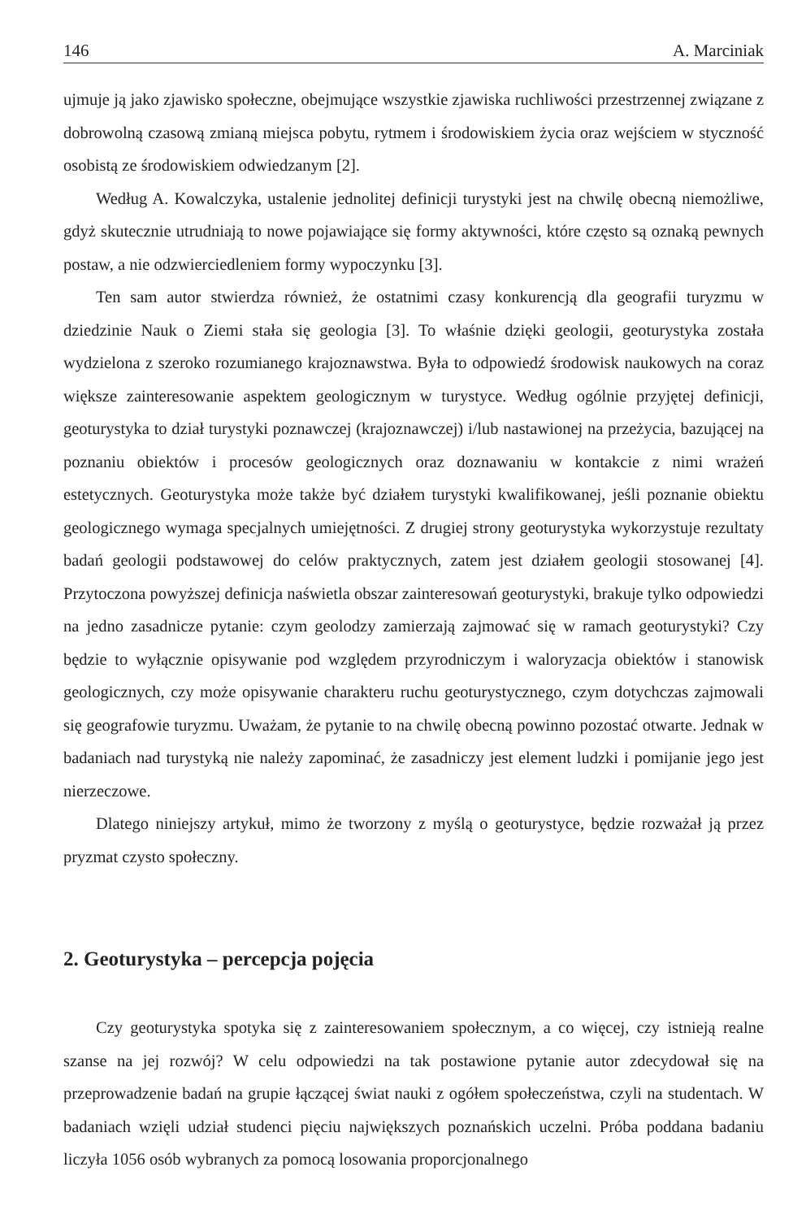146 A. Marciniak
ujmuje ją jako zjawisko społeczne, obejmujące wszystkie zjawiska ruchliwości przestrzennej związane z dobrowolną czasową zmianą miejsca pobytu, rytmem i środowiskiem życia oraz wejściem w styczność osobistą ze środowiskiem odwiedzanym [2].
Według A. Kowalczyka, ustalenie jednolitej definicji turystyki jest na chwilę obecną niemożliwe, gdyż skutecznie utrudniają to nowe pojawiające się formy aktywności, które często są oznaką pewnych postaw, a nie odzwierciedleniem formy wypoczynku [3].
Ten sam autor stwierdza również, że ostatnimi czasy konkurencją dla geografii turyzmu w dziedzinie Nauk o Ziemi stała się geologia [3]. To właśnie dzięki geologii, geoturystyka została wydzielona z szeroko rozumianego krajoznawstwa. Była to odpowiedź środowisk naukowych na coraz większe zainteresowanie aspektem geologicznym w turystyce. Według ogólnie przyjętej definicji, geoturystyka to dział turystyki poznawczej (krajoznawczej) i/lub nastawionej na przeżycia, bazującej na poznaniu obiektów i procesów geologicznych oraz doznawaniu w kontakcie z nimi wrażeń estetycznych. Geoturystyka może także być działem turystyki kwalifikowanej, jeśli poznanie obiektu geologicznego wymaga specjalnych umiejętności. Z drugiej strony geoturystyka wykorzystuje rezultaty badań geologii podstawowej do celów praktycznych, zatem jest działem geologii stosowanej [4]. Przytoczona powyższej definicja naświetla obszar zainteresowań geoturystyki, brakuje tylko odpowiedzi na jedno zasadnicze pytanie: czym geolodzy zamierzają zajmować się w ramach geoturystyki? Czy będzie to wyłącznie opisywanie pod względem przyrodniczym i waloryzacja obiektów i stanowisk geologicznych, czy może opisywanie charakteru ruchu geoturystycznego, czym dotychczas zajmowali się geografowie turyzmu. Uważam, że pytanie to na chwilę obecną powinno pozostać otwarte. Jednak w badaniach nad turystyką nie należy zapominać, że zasadniczy jest element ludzki i pomijanie jego jest nierzeczowe.
Dlatego niniejszy artykuł, mimo że tworzony z myślą o geoturystyce, będzie rozważał ją przez pryzmat czysto społeczny.
2. Geoturystyka – percepcja pojęcia
Czy geoturystyka spotyka się z zainteresowaniem społecznym, a co więcej, czy istnieją realne szanse na jej rozwój? W celu odpowiedzi na tak postawione pytanie autor zdecydował się na przeprowadzenie badań na grupie łączącej świat nauki z ogółem społeczeństwa, czyli na studentach. W badaniach wzięli udział studenci pięciu największych poznańskich uczelni. Próba poddana badaniu liczyła 1056 osób wybranych za pomocą losowania proporcjonalnego